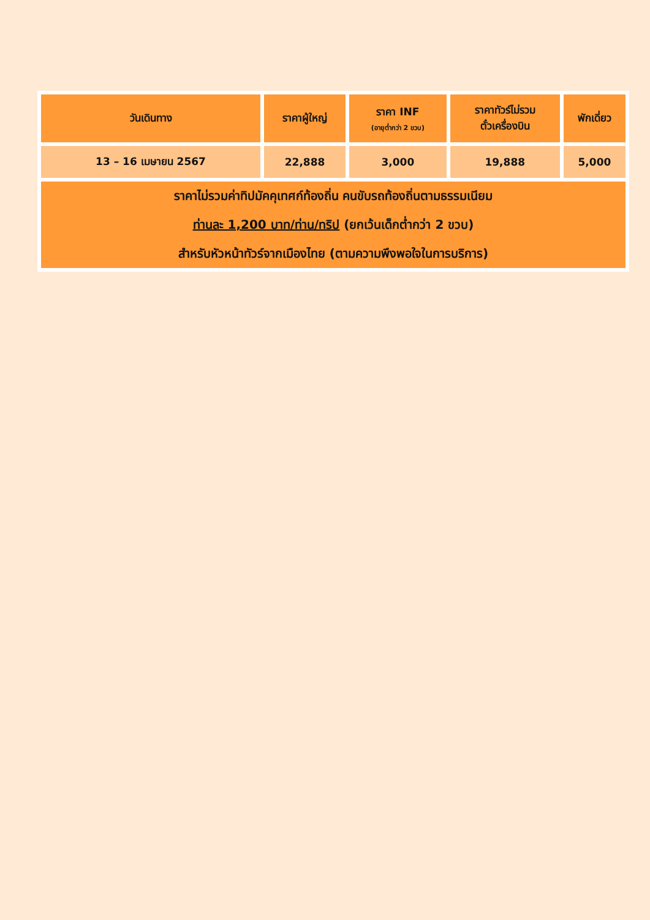| วันเดินทาง | ราคาผู้ใหญ่ | ราคา INF (อายุต่ำกว่า 2 ขวบ) | ราคาทัวร์ไม่รวม ตั๋วเครื่องบิน | พักเดี่ยว |
| --- | --- | --- | --- | --- |
| 13 – 16 เมษายน 2567 | 22,888 | 3,000 | 19,888 | 5,000 |
| ราคาไม่รวมค่าทิปมัคคุเทศก์ท้องถิ่น คนขับรถท้องถิ่นตามธรรมเนียม ท่านละ 1,200 บาท/ท่าน/ทริป (ยกเว้นเด็กต่ำกว่า 2 ขวบ) สำหรับหัวหน้าทัวร์จากเมืองไทย (ตามความพึงพอใจในการบริการ) | | | | |